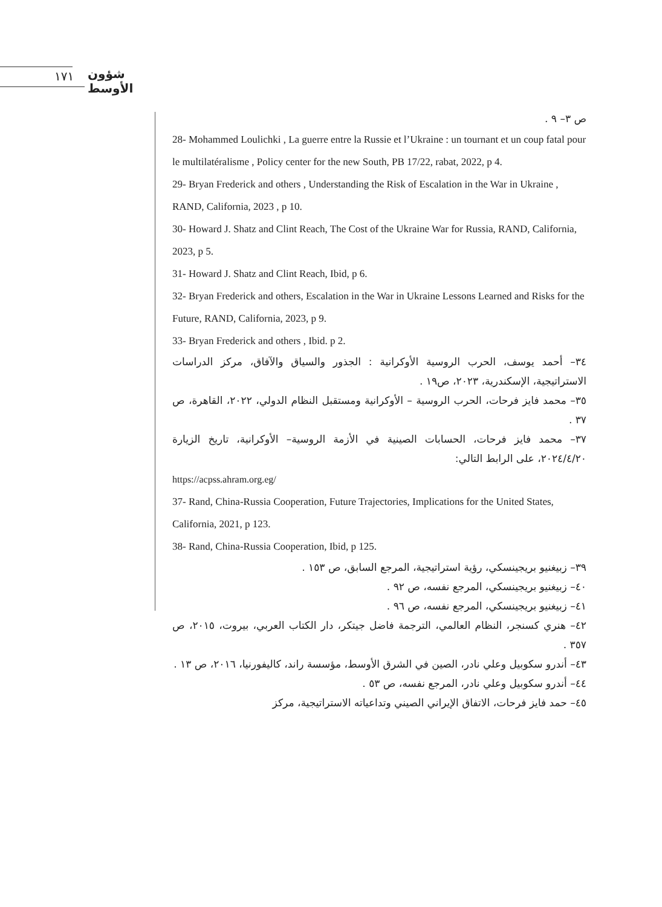١٧١ شؤون الأوسط
ص ٣– ٩ .
28- Mohammed Loulichki , La guerre entre la Russie et l’Ukraine : un tournant et un coup fatal pour le multilatéralisme , Policy center for the new South, PB 17/22, rabat, 2022, p 4.
29- Bryan Frederick and others , Understanding the Risk of Escalation in the War in Ukraine , RAND, California, 2023 , p 10.
30- Howard J. Shatz and Clint Reach, The Cost of the Ukraine War for Russia, RAND, California, 2023, p 5.
31- Howard J. Shatz and Clint Reach, Ibid, p 6.
32- Bryan Frederick and others, Escalation in the War in Ukraine Lessons Learned and Risks for the Future, RAND, California, 2023, p 9.
33- Bryan Frederick and others , Ibid. p 2.
٣٤– أحمد يوسف، الحرب الروسية الأوكرانية : الجذور والسياق والآفاق، مركز الدراسات الاستراتيجية، الإسكندرية، ٢٠٢٣، ص١٩ .
٣٥– محمد فايز فرحات، الحرب الروسية – الأوكرانية ومستقبل النظام الدولي، ٢٠٢٢، القاهرة، ص ٣٧ .
٣٧– محمد فايز فرحات، الحسابات الصينية في الأزمة الروسية– الأوكرانية، تاريخ الزيارة ٢٠٢٤/٤/٢٠، على الرابط التالي:
https://acpss.ahram.org.eg/
37- Rand, China-Russia Cooperation, Future Trajectories, Implications for the United States, California, 2021, p 123.
38- Rand, China-Russia Cooperation, Ibid, p 125.
٣٩– زبيغنيو بريجينسكي، رؤية استراتيجية، المرجع السابق، ص ١٥٣ .
٤٠– زبيغنيو بريجينسكي، المرجع نفسه، ص ٩٢ .
٤١– زبيغنيو بريجينسكي، المرجع نفسه، ص ٩٦ .
٤٢– هنري كسنجر، النظام العالمي، الترجمة فاضل جيتكر، دار الكتاب العربي، بيروت، ٢٠١٥، ص ٣٥٧ .
٤٣– أندرو سكوبيل وعلي نادر، الصين في الشرق الأوسط، مؤسسة راند، كاليفورنيا، ٢٠١٦، ص ١٣ .
٤٤– أندرو سكوبيل وعلي نادر، المرجع نفسه، ص ٥٣ .
٤٥– حمد فايز فرحات، الاتفاق الإيراني الصيني وتداعياته الاستراتيجية، مركز